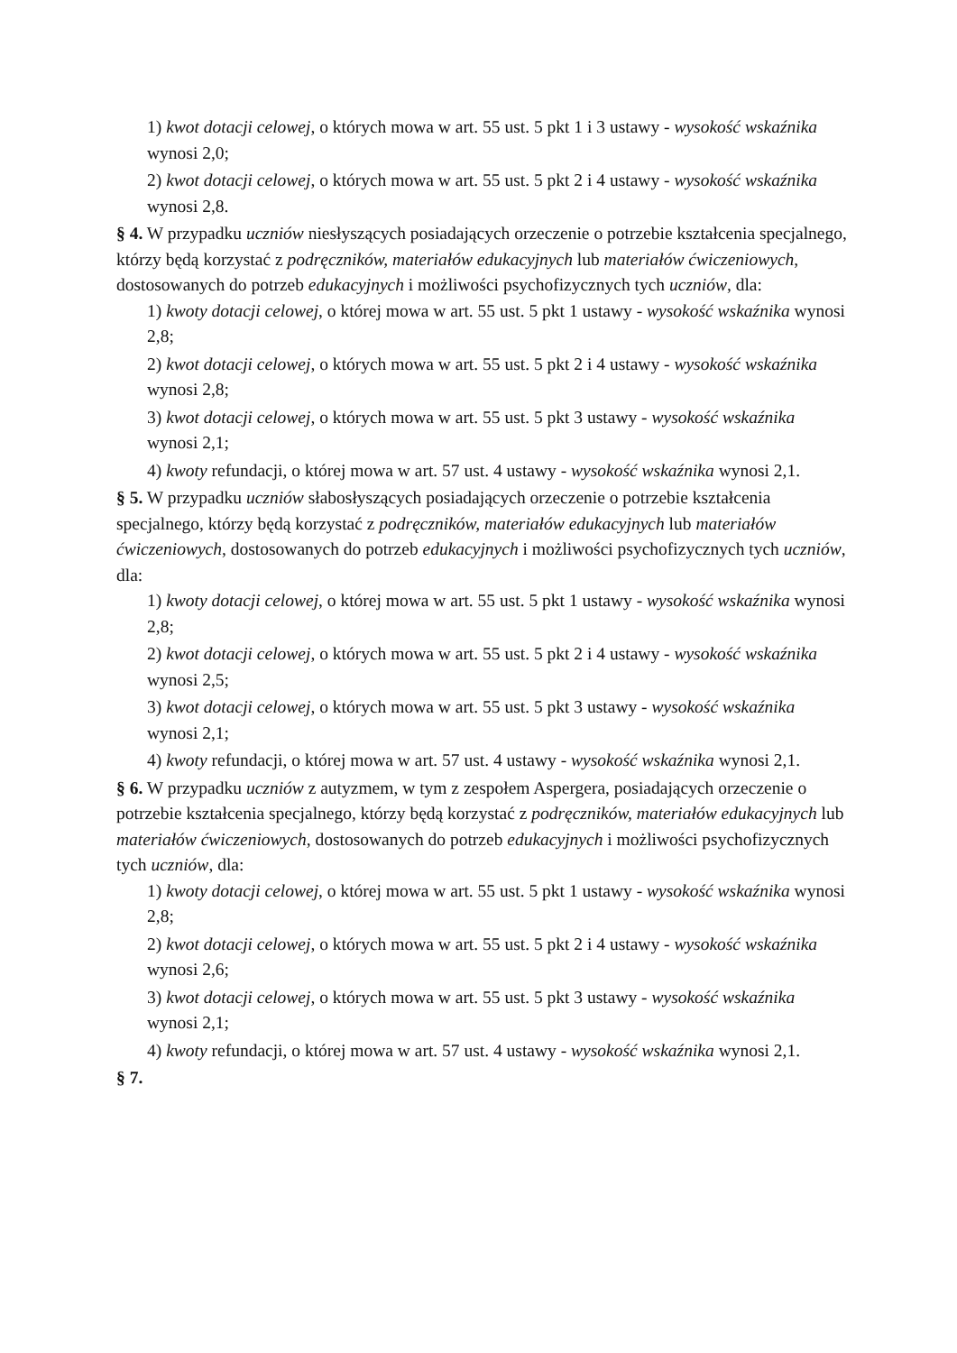1) kwot dotacji celowej, o których mowa w art. 55 ust. 5 pkt 1 i 3 ustawy - wysokość wskaźnika wynosi 2,0;
2) kwot dotacji celowej, o których mowa w art. 55 ust. 5 pkt 2 i 4 ustawy - wysokość wskaźnika wynosi 2,8.
§ 4. W przypadku uczniów niesłyszących posiadających orzeczenie o potrzebie kształcenia specjalnego, którzy będą korzystać z podręczników, materiałów edukacyjnych lub materiałów ćwiczeniowych, dostosowanych do potrzeb edukacyjnych i możliwości psychofizycznych tych uczniów, dla:
1) kwoty dotacji celowej, o której mowa w art. 55 ust. 5 pkt 1 ustawy - wysokość wskaźnika wynosi 2,8;
2) kwot dotacji celowej, o których mowa w art. 55 ust. 5 pkt 2 i 4 ustawy - wysokość wskaźnika wynosi 2,8;
3) kwot dotacji celowej, o których mowa w art. 55 ust. 5 pkt 3 ustawy - wysokość wskaźnika wynosi 2,1;
4) kwoty refundacji, o której mowa w art. 57 ust. 4 ustawy - wysokość wskaźnika wynosi 2,1.
§ 5. W przypadku uczniów słabosłyszących posiadających orzeczenie o potrzebie kształcenia specjalnego, którzy będą korzystać z podręczników, materiałów edukacyjnych lub materiałów ćwiczeniowych, dostosowanych do potrzeb edukacyjnych i możliwości psychofizycznych tych uczniów, dla:
1) kwoty dotacji celowej, o której mowa w art. 55 ust. 5 pkt 1 ustawy - wysokość wskaźnika wynosi 2,8;
2) kwot dotacji celowej, o których mowa w art. 55 ust. 5 pkt 2 i 4 ustawy - wysokość wskaźnika wynosi 2,5;
3) kwot dotacji celowej, o których mowa w art. 55 ust. 5 pkt 3 ustawy - wysokość wskaźnika wynosi 2,1;
4) kwoty refundacji, o której mowa w art. 57 ust. 4 ustawy - wysokość wskaźnika wynosi 2,1.
§ 6. W przypadku uczniów z autyzmem, w tym z zespołem Aspergera, posiadających orzeczenie o potrzebie kształcenia specjalnego, którzy będą korzystać z podręczników, materiałów edukacyjnych lub materiałów ćwiczeniowych, dostosowanych do potrzeb edukacyjnych i możliwości psychofizycznych tych uczniów, dla:
1) kwoty dotacji celowej, o której mowa w art. 55 ust. 5 pkt 1 ustawy - wysokość wskaźnika wynosi 2,8;
2) kwot dotacji celowej, o których mowa w art. 55 ust. 5 pkt 2 i 4 ustawy - wysokość wskaźnika wynosi 2,6;
3) kwot dotacji celowej, o których mowa w art. 55 ust. 5 pkt 3 ustawy - wysokość wskaźnika wynosi 2,1;
4) kwoty refundacji, o której mowa w art. 57 ust. 4 ustawy - wysokość wskaźnika wynosi 2,1.
§ 7.